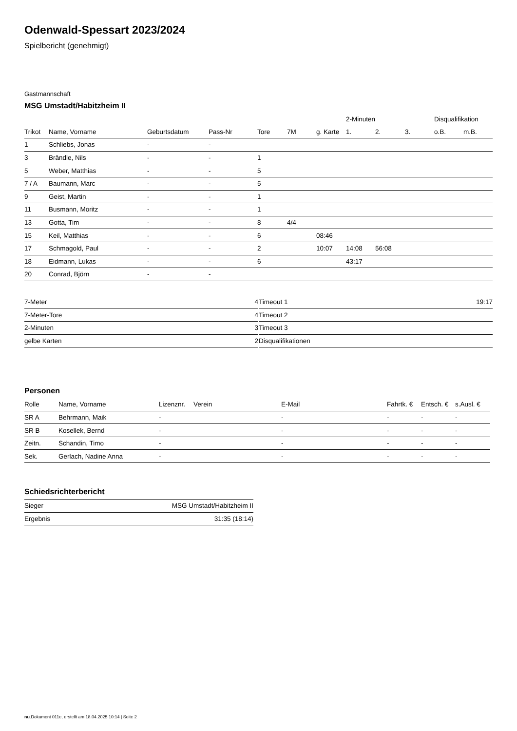Odenwald-Spessart 2023/2024
Spielbericht (genehmigt)
Gastmannschaft
MSG Umstadt/Habitzheim II
| | | | | | | | 2-Minuten | | | Disqualifikation | |
| --- | --- | --- | --- | --- | --- | --- | --- | --- | --- | --- | --- |
| Trikot | Name, Vorname | Geburtsdatum | Pass-Nr | Tore | 7M | g. Karte | 1. | 2. | 3. | o.B. | m.B. |
| 1 | Schliebs, Jonas | - | - | | | | | | | | |
| 3 | Brändle, Nils | - | - | 1 | | | | | | | |
| 5 | Weber, Matthias | - | - | 5 | | | | | | | |
| 7 / A | Baumann, Marc | - | - | 5 | | | | | | | |
| 9 | Geist, Martin | - | - | 1 | | | | | | | |
| 11 | Busmann, Moritz | - | - | 1 | | | | | | | |
| 13 | Gotta, Tim | - | - | 8 | 4/4 | | | | | | |
| 15 | Keil, Matthias | - | - | 6 | | 08:46 | | | | | |
| 17 | Schmagold, Paul | - | - | 2 | | 10:07 | 14:08 | 56:08 | | | |
| 18 | Eidmann, Lukas | - | - | 6 | | | 43:17 | | | | |
| 20 | Conrad, Björn | - | - | | | | | | | | |
| 7-Meter | 4 |
| 7-Meter-Tore | 4 |
| 2-Minuten | 3 |
| gelbe Karten | 2 |
| Timeout 1 | 19:17 |
| Timeout 2 | |
| Timeout 3 | |
| Disqualifikationen | |
Personen
| Rolle | Name, Vorname | Lizenznr. | Verein | E-Mail | Fahrtk. € | Entsch. € | s.Ausl. € |
| --- | --- | --- | --- | --- | --- | --- | --- |
| SR A | Behrmann, Maik | - | | - | - | - | - |
| SR B | Kosellek, Bernd | - | | - | - | - | - |
| Zeitn. | Schandin, Timo | - | | - | - | - | - |
| Sek. | Gerlach, Nadine Anna | - | | - | - | - | - |
Schiedsrichterbericht
| Sieger | MSG Umstadt/Habitzheim II |
| Ergebnis | 31:35 (18:14) |
nu.Dokument 011e, erstellt am 18.04.2025 10:14 | Seite 2